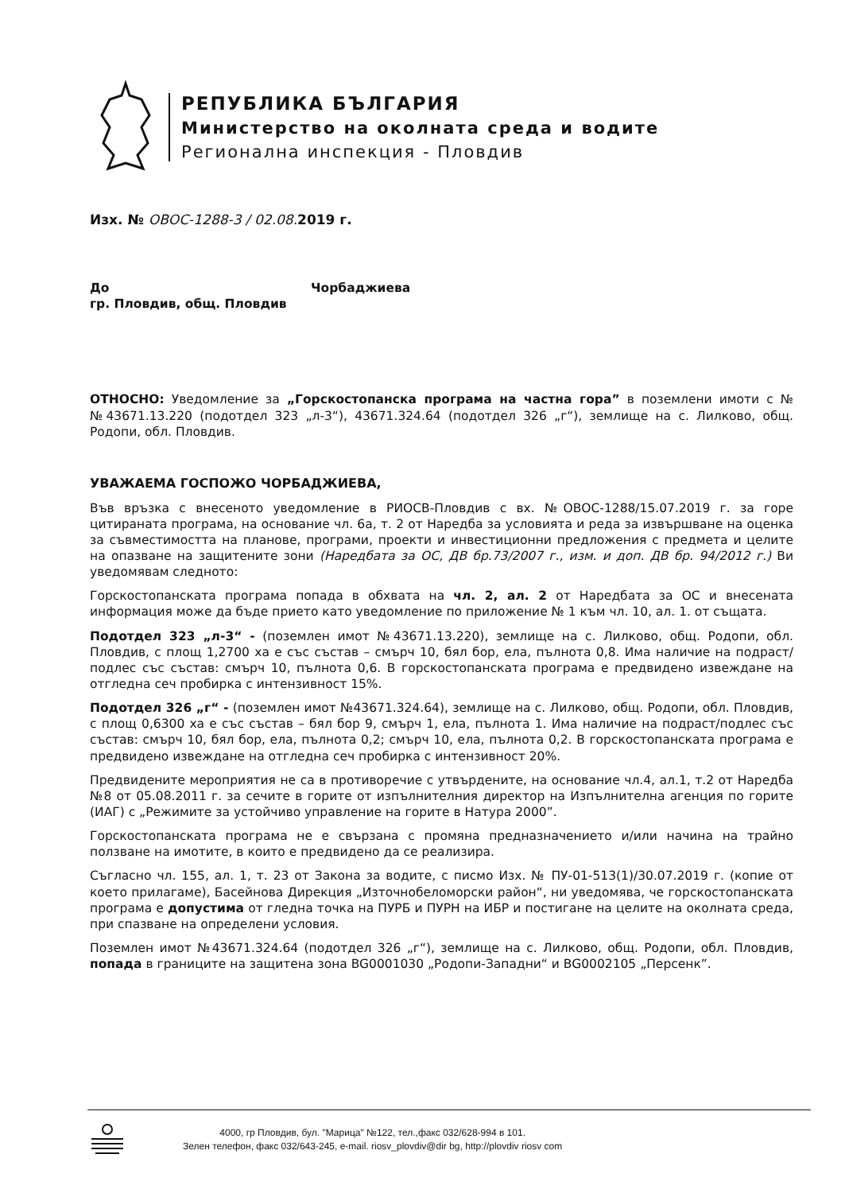РЕПУБЛИКА БЪЛГАРИЯ
Министерство на околната среда и водите
Регионална инспекция - Пловдив
Изх. № ОВОС-1288-3 / 02.08. 2019 г.
До Чорбаджиева
гр. Пловдив, общ. Пловдив
ОТНОСНО: Уведомление за „Горскостопанска програма на частна гора” в поземлени имоти с №№43671.13.220 (подотдел 323 „л-3“), 43671.324.64 (подотдел 326 „г“), землище на с. Лилково, общ. Родопи, обл. Пловдив.
УВАЖАЕМА ГОСПОЖО ЧОРБАДЖИЕВА,
Във връзка с внесеното уведомление в РИОСВ-Пловдив с вх. №ОВОС-1288/15.07.2019 г. за горе цитираната програма, на основание чл. 6а, т. 2 от Наредба за условията и реда за извършване на оценка за съвместимостта на планове, програми, проекти и инвестиционни предложения с предмета и целите на опазване на защитените зони (Наредбата за ОС, ДВ бр.73/2007 г., изм. и доп. ДВ бр. 94/2012 г.) Ви уведомявам следното:
Горскостопанската програма попада в обхвата на чл. 2, ал. 2 от Наредбата за ОС и внесената информация може да бъде прието като уведомление по приложение № 1 към чл. 10, ал. 1. от същата.
Подотдел 323 „л-3“ - (поземлен имот №43671.13.220), землище на с. Лилково, общ. Родопи, обл. Пловдив, с площ 1,2700 ха е със състав – смърч 10, бял бор, ела, пълнота 0,8. Има наличие на подраст/подлес със състав: смърч 10, пълнота 0,6. В горскостопанската програма е предвидено извеждане на отгледна сеч пробирка с интензивност 15%.
Подотдел 326 „г“ - (поземлен имот №43671.324.64), землище на с. Лилково, общ. Родопи, обл. Пловдив, с площ 0,6300 ха е със състав – бял бор 9, смърч 1, ела, пълнота 1. Има наличие на подраст/подлес със състав: смърч 10, бял бор, ела, пълнота 0,2; смърч 10, ела, пълнота 0,2. В горскостопанската програма е предвидено извеждане на отгледна сеч пробирка с интензивност 20%.
Предвидените мероприятия не са в противоречие с утвърдените, на основание чл.4, ал.1, т.2 от Наредба №8 от 05.08.2011 г. за сечите в горите от изпълнителния директор на Изпълнителна агенция по горите (ИАГ) с „Режимите за устойчиво управление на горите в Натура 2000”.
Горскостопанската програма не е свързана с промяна предназначението и/или начина на трайно ползване на имотите, в които е предвидено да се реализира.
Съгласно чл. 155, ал. 1, т. 23 от Закона за водите, с писмо Изх. № ПУ-01-513(1)/30.07.2019 г. (копие от което прилагаме), Басейнова Дирекция „Източнобеломорски район“, ни уведомява, че горскостопанската програма е допустима от гледна точка на ПУРБ и ПУРН на ИБР и постигане на целите на околната среда, при спазване на определени условия.
Поземлен имот №43671.324.64 (подотдел 326 „г“), землище на с. Лилково, общ. Родопи, обл. Пловдив, попада в границите на защитена зона BG0001030 „Родопи-Западни“ и BG0002105 „Персенк”.
4000, гр Пловдив, бул. "Марица" №122, тел.,факс 032/628-994 в 101.
Зелен телефон, факс 032/643-245, e-mail. riosv_plovdiv@dir bg, http://plovdiv riosv com